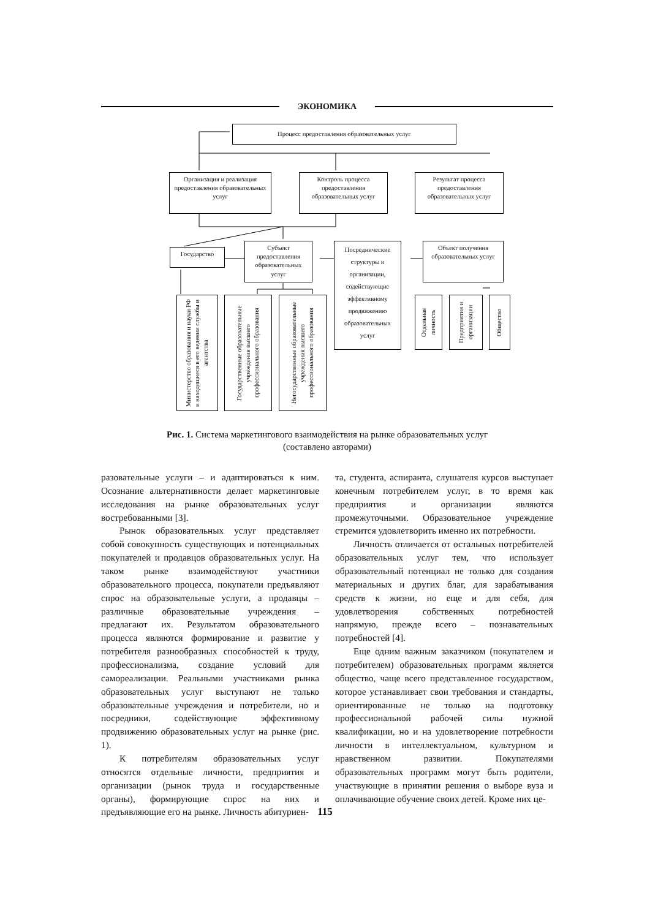ЭКОНОМИКА
Процесс предоставления образовательных услуг
Организация и реализация предоставления образовательных услуг
Контроль процесса предоставления образовательных услуг
Результат процесса предоставления образовательных услуг
Государство
Субъект предоставления образовательных услуг
Посреднические структуры и организации, содействующие эффективному продвижению образовательных услуг
Объект получения образовательных услуг
Министерство образования и науки РФ и находящиеся в его ведении службы и агентства
Государственные образовательные учреждения высшего профессионального образования
Негосударственные образовательные учреждения высшего профессионального образования
Отдельная личность
Предприятия и организации
Общество
Рис. 1. Система маркетингового взаимодействия на рынке образовательных услуг
(составлено авторами)
разовательные услуги – и адаптироваться к ним. Осознание альтернативности делает маркетинговые исследования на рынке образовательных услуг востребованными [3].
Рынок образовательных услуг представляет собой совокупность существующих и потенциальных покупателей и продавцов образовательных услуг. На таком рынке взаимодействуют участники образовательного процесса, покупатели предъявляют спрос на образовательные услуги, а продавцы – различные образовательные учреждения – предлагают их. Результатом образовательного процесса являются формирование и развитие у потребителя разнообразных способностей к труду, профессионализма, создание условий для самореализации. Реальными участниками рынка образовательных услуг выступают не только образовательные учреждения и потребители, но и посредники, содействующие эффективному продвижению образовательных услуг на рынке (рис. 1).
К потребителям образовательных услуг относятся отдельные личности, предприятия и организации (рынок труда и государственные органы), формирующие спрос на них и предъявляющие его на рынке. Личность абитуриен-
та, студента, аспиранта, слушателя курсов выступает конечным потребителем услуг, в то время как предприятия и организации являются промежуточными. Образовательное учреждение стремится удовлетворить именно их потребности.
Личность отличается от остальных потребителей образовательных услуг тем, что использует образовательный потенциал не только для создания материальных и других благ, для зарабатывания средств к жизни, но еще и для себя, для удовлетворения собственных потребностей напрямую, прежде всего – познавательных потребностей [4].
Еще одним важным заказчиком (покупателем и потребителем) образовательных программ является общество, чаще всего представленное государством, которое устанавливает свои требования и стандарты, ориентированные не только на подготовку профессиональной рабочей силы нужной квалификации, но и на удовлетворение потребности личности в интеллектуальном, культурном и нравственном развитии. Покупателями образовательных программ могут быть родители, участвующие в принятии решения о выборе вуза и оплачивающие обучение своих детей. Кроме них це-
115